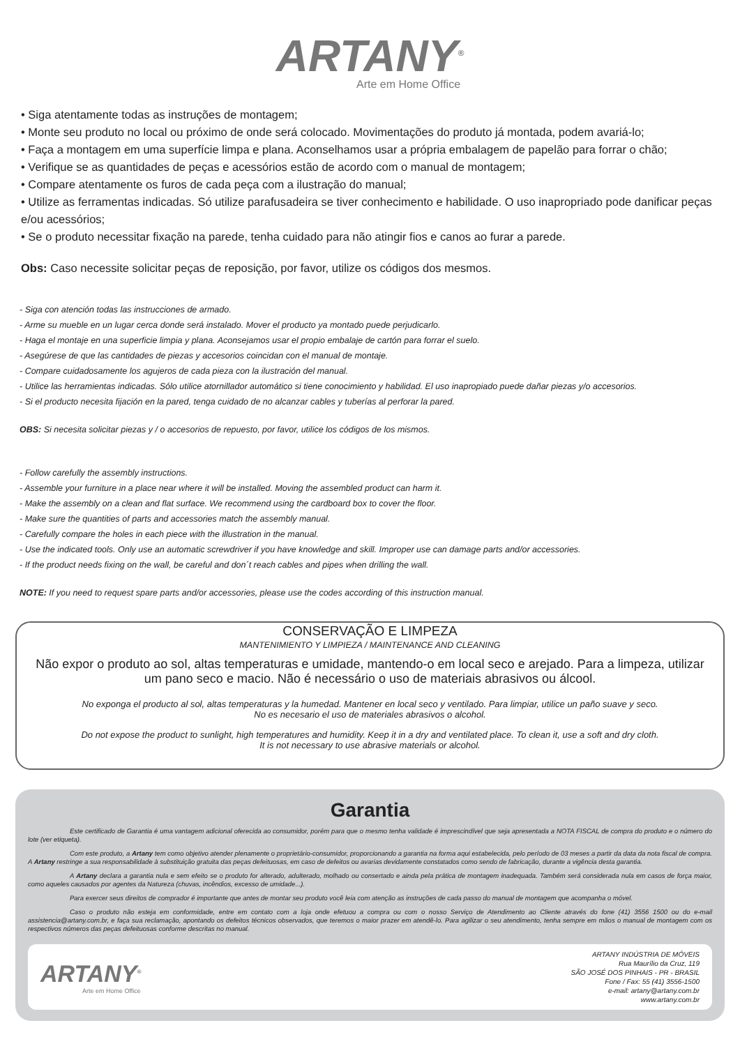ARTANY<sup>®</sup>
Arte em Home Office
• Siga atentamente todas as instruções de montagem;
• Monte seu produto no local ou próximo de onde será colocado. Movimentações do produto já montada, podem avariá-lo;
• Faça a montagem em uma superfície limpa e plana. Aconselhamos usar a própria embalagem de papelão para forrar o chão;
• Verifique se as quantidades de peças e acessórios estão de acordo com o manual de montagem;
• Compare atentamente os furos de cada peça com a ilustração do manual;
• Utilize as ferramentas indicadas. Só utilize parafusadeira se tiver conhecimento e habilidade. O uso inapropriado pode danificar peças e/ou acessórios;
• Se o produto necessitar fixação na parede, tenha cuidado para não atingir fios e canos ao furar a parede.
Obs: Caso necessite solicitar peças de reposição, por favor, utilize os códigos dos mesmos.
- Siga con atención todas las instrucciones de armado.
- Arme su mueble en un lugar cerca donde será instalado. Mover el producto ya montado puede perjudicarlo.
- Haga el montaje en una superficie limpia y plana. Aconsejamos usar el propio embalaje de cartón para forrar el suelo.
- Asegúrese de que las cantidades de piezas y accesorios coincidan con el manual de montaje.
- Compare cuidadosamente los agujeros de cada pieza con la ilustración del manual.
- Utilice las herramientas indicadas. Sólo utilice atornillador automático si tiene conocimiento y habilidad. El uso inapropiado puede dañar piezas y/o accesorios.
- Si el producto necesita fijación en la pared, tenga cuidado de no alcanzar cables y tuberías al perforar la pared.
OBS: Si necesita solicitar piezas y / o accesorios de repuesto, por favor, utilice los códigos de los mismos.
- Follow carefully the assembly instructions.
- Assemble your furniture in a place near where it will be installed. Moving the assembled product can harm it.
- Make the assembly on a clean and flat surface. We recommend using the cardboard box to cover the floor.
- Make sure the quantities of parts and accessories match the assembly manual.
- Carefully compare the holes in each piece with the illustration in the manual.
- Use the indicated tools. Only use an automatic screwdriver if you have knowledge and skill. Improper use can damage parts and/or accessories.
- If the product needs fixing on the wall, be careful and don´t reach cables and pipes when drilling the wall.
NOTE: If you need to request spare parts and/or accessories, please use the codes according of this instruction manual.
CONSERVAÇÃO E LIMPEZA
MANTENIMIENTO Y LIMPIEZA / MAINTENANCE AND CLEANING
Não expor o produto ao sol, altas temperaturas e umidade, mantendo-o em local seco e arejado. Para a limpeza, utilizar um pano seco e macio. Não é necessário o uso de materiais abrasivos ou álcool.
No exponga el producto al sol, altas temperaturas y la humedad. Mantener en local seco y ventilado. Para limpiar, utilice un paño suave y seco.
No es necesario el uso de materiales abrasivos o alcohol.
Do not expose the product to sunlight, high temperatures and humidity. Keep it in a dry and ventilated place. To clean it, use a soft and dry cloth.
It is not necessary to use abrasive materials or alcohol.
Garantia
Este certificado de Garantia é uma vantagem adicional oferecida ao consumidor, porém para que o mesmo tenha validade é imprescindível que seja apresentada a NOTA FISCAL de compra do produto e o número do lote (ver etiqueta).
Com este produto, a Artany tem como objetivo atender plenamente o proprietário-consumidor, proporcionando a garantia na forma aqui estabelecida, pelo período de 03 meses a partir da data da nota fiscal de compra. A Artany restringe a sua responsabilidade à substituição gratuita das peças defeituosas, em caso de defeitos ou avarias devidamente constatados como sendo de fabricação, durante a vigência desta garantia.
A Artany declara a garantia nula e sem efeito se o produto for alterado, adulterado, molhado ou consertado e ainda pela prática de montagem inadequada. Também será considerada nula em casos de força maior, como aqueles causados por agentes da Natureza (chuvas, incêndios, excesso de umidade...).
Para exercer seus direitos de comprador é importante que antes de montar seu produto você leia com atenção as instruções de cada passo do manual de montagem que acompanha o móvel.
Caso o produto não esteja em conformidade, entre em contato com a loja onde efetuou a compra ou com o nosso Serviço de Atendimento ao Cliente através do fone (41) 3556 1500 ou do e-mail assistencia@artany.com.br, e faça sua reclamação, apontando os defeitos técnicos observados, que teremos o maior prazer em atendê-lo. Para agilizar o seu atendimento, tenha sempre em mãos o manual de montagem com os respectivos números das peças defeituosas conforme descritas no manual.
ARTANY<sup>®</sup>
Arte em Home Office
ARTANY INDÚSTRIA DE MÓVEIS
Rua Maurílio da Cruz, 119
SÃO JOSÉ DOS PINHAIS - PR - BRASIL
Fone / Fax: 55 (41) 3556-1500
e-mail: artany@artany.com.br
www.artany.com.br